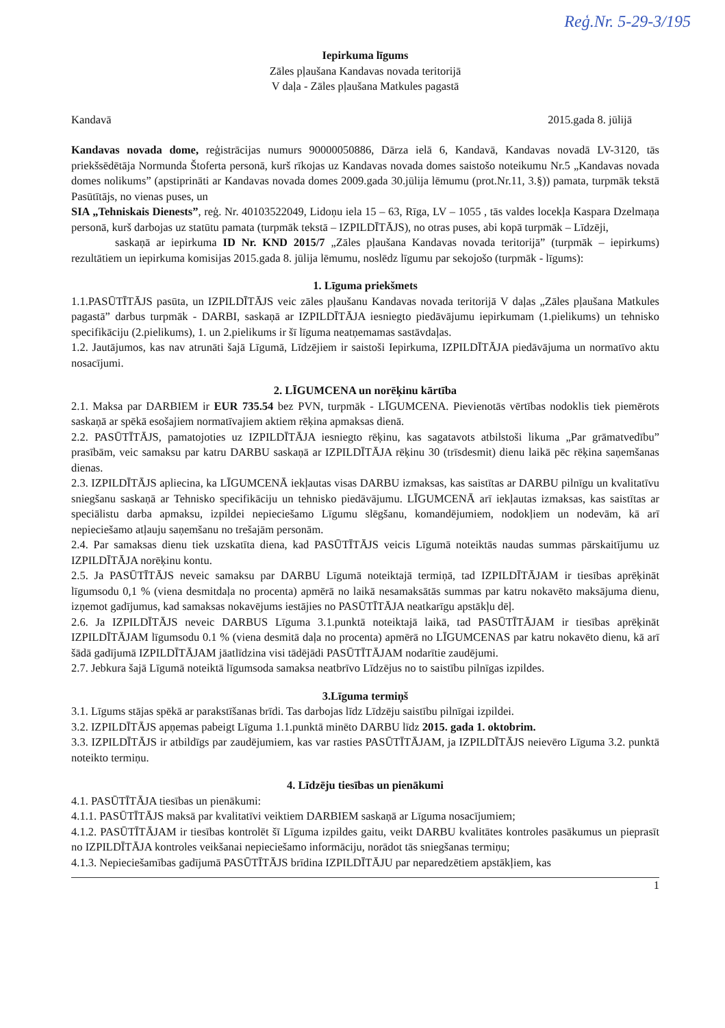Reģ.Nr. 5-29-3/195
Iepirkuma līgums
Zāles pļaušana Kandavas novada teritorijā
V daļa - Zāles pļaušana Matkules pagastā
Kandavā 2015.gada 8. jūlijā
Kandavas novada dome, reģistrācijas numurs 90000050886, Dārza ielā 6, Kandavā, Kandavas novadā LV-3120, tās priekšsēdētāja Normunda Štoferta personā, kurš rīkojas uz Kandavas novada domes saistošo noteikumu Nr.5 „Kandavas novada domes nolikums” (apstiprināti ar Kandavas novada domes 2009.gada 30.jūlija lēmumu (prot.Nr.11, 3.§)) pamata, turpmāk tekstā Pasūtītājs, no vienas puses, un
SIA „Tehniskais Dienests”, reģ. Nr. 40103522049, Lidoņu iela 15 – 63, Rīga, LV – 1055 , tās valdes locekļa Kaspara Dzelmaņa personā, kurš darbojas uz statūtu pamata (turpmāk tekstā – IZPILDĪTĀJS), no otras puses, abi kopā turpmāk – Līdzēji,
saskaņā ar iepirkuma ID Nr. KND 2015/7 „Zāles pļaušana Kandavas novada teritorijā” (turpmāk – iepirkums) rezultātiem un iepirkuma komisijas 2015.gada 8. jūlija lēmumu, noslēdz līgumu par sekojošo (turpmāk - līgums):
1. Līguma priekšmets
1.1.PASŪTĪTĀJS pasūta, un IZPILDĪTĀJS veic zāles pļaušanu Kandavas novada teritorijā V daļas „Zāles pļaušana Matkules pagastā” darbus turpmāk - DARBI, saskaņā ar IZPILDĪTĀJA iesniegto piedāvājumu iepirkumam (1.pielikums) un tehnisko specifikāciju (2.pielikums), 1. un 2.pielikums ir šī līguma neatņemamas sastāvdaļas.
1.2. Jautājumos, kas nav atrunāti šajā Līgumā, Līdzējiem ir saistoši Iepirkuma, IZPILDĪTĀJA piedāvājuma un normatīvo aktu nosacījumi.
2. LĪGUMCENA un norēķinu kārtība
2.1. Maksa par DARBIEM ir EUR 735.54 bez PVN, turpmāk - LĪGUMCENA. Pievienotās vērtības nodoklis tiek piemērots saskaņā ar spēkā esošajiem normatīvajiem aktiem rēķina apmaksas dienā.
2.2. PASŪTĪTĀJS, pamatojoties uz IZPILDĪTĀJA iesniegto rēķinu, kas sagatavots atbilstoši likuma „Par grāmatvedību” prasībām, veic samaksu par katru DARBU saskaņā ar IZPILDĪTĀJA rēķinu 30 (trīsdesmit) dienu laikā pēc rēķina saņemšanas dienas.
2.3. IZPILDĪTĀJS apliecina, ka LĪGUMCENĀ iekļautas visas DARBU izmaksas, kas saistītas ar DARBU pilnīgu un kvalitatīvu sniegšanu saskaņā ar Tehnisko specifikāciju un tehnisko piedāvājumu. LĪGUMCENĀ arī iekļautas izmaksas, kas saistītas ar speciālistu darba apmaksu, izpildei nepieciešamo Līgumu slēgšanu, komandējumiem, nodokļiem un nodevām, kā arī nepieciešamo atļauju saņemšanu no trešajām personām.
2.4. Par samaksas dienu tiek uzskatīta diena, kad PASŪTĪTĀJS veicis Līgumā noteiktās naudas summas pārskaitījumu uz IZPILDĪTĀJA norēķinu kontu.
2.5. Ja PASŪTĪTĀJS neveic samaksu par DARBU Līgumā noteiktajā termiņā, tad IZPILDĪTĀJAM ir tiesības aprēķināt līgumsodu 0,1 % (viena desmitdaļa no procenta) apmērā no laikā nesamaksātās summas par katru nokavēto maksājuma dienu, izņemot gadījumus, kad samaksas nokavējums iestājies no PASŪTĪTĀJA neatkarīgu apstākļu dēļ.
2.6. Ja IZPILDĪTĀJS neveic DARBUS Līguma 3.1.punktā noteiktajā laikā, tad PASŪTĪTĀJAM ir tiesības aprēķināt IZPILDĪTĀJAM līgumsodu 0.1 % (viena desmitā daļa no procenta) apmērā no LĪGUMCENAS par katru nokavēto dienu, kā arī šādā gadījumā IZPILDĪTĀJAM jāatlīdzina visi tādējādi PASŪTĪTĀJAM nodarītie zaudējumi.
2.7. Jebkura šajā Līgumā noteiktā līgumsoda samaksa neatbrīvo Līdzējus no to saistību pilnīgas izpildes.
3.Līguma termiņš
3.1. Līgums stājas spēkā ar parakstīšanas brīdi. Tas darbojas līdz Līdzēju saistību pilnīgai izpildei.
3.2. IZPILDĪTĀJS apņemas pabeigt Līguma 1.1.punktā minēto DARBU līdz 2015. gada 1. oktobrim.
3.3. IZPILDĪTĀJS ir atbildīgs par zaudējumiem, kas var rasties PASŪTĪTĀJAM, ja IZPILDĪTĀJS neievēro Līguma 3.2. punktā noteikto termiņu.
4. Līdzēju tiesības un pienākumi
4.1. PASŪTĪTĀJA tiesības un pienākumi:
4.1.1. PASŪTĪTĀJS maksā par kvalitatīvi veiktiem DARBIEM saskaņā ar Līguma nosacījumiem;
4.1.2. PASŪTĪTĀJAM ir tiesības kontrolēt šī Līguma izpildes gaitu, veikt DARBU kvalitātes kontroles pasākumus un pieprasīt no IZPILDĪTĀJA kontroles veikšanai nepieciešamo informāciju, norādot tās sniegšanas termiņu;
4.1.3. Nepieciešamības gadījumā PASŪTĪTĀJS brīdina IZPILDĪTĀJU par neparedzētiem apstākļiem, kas
1